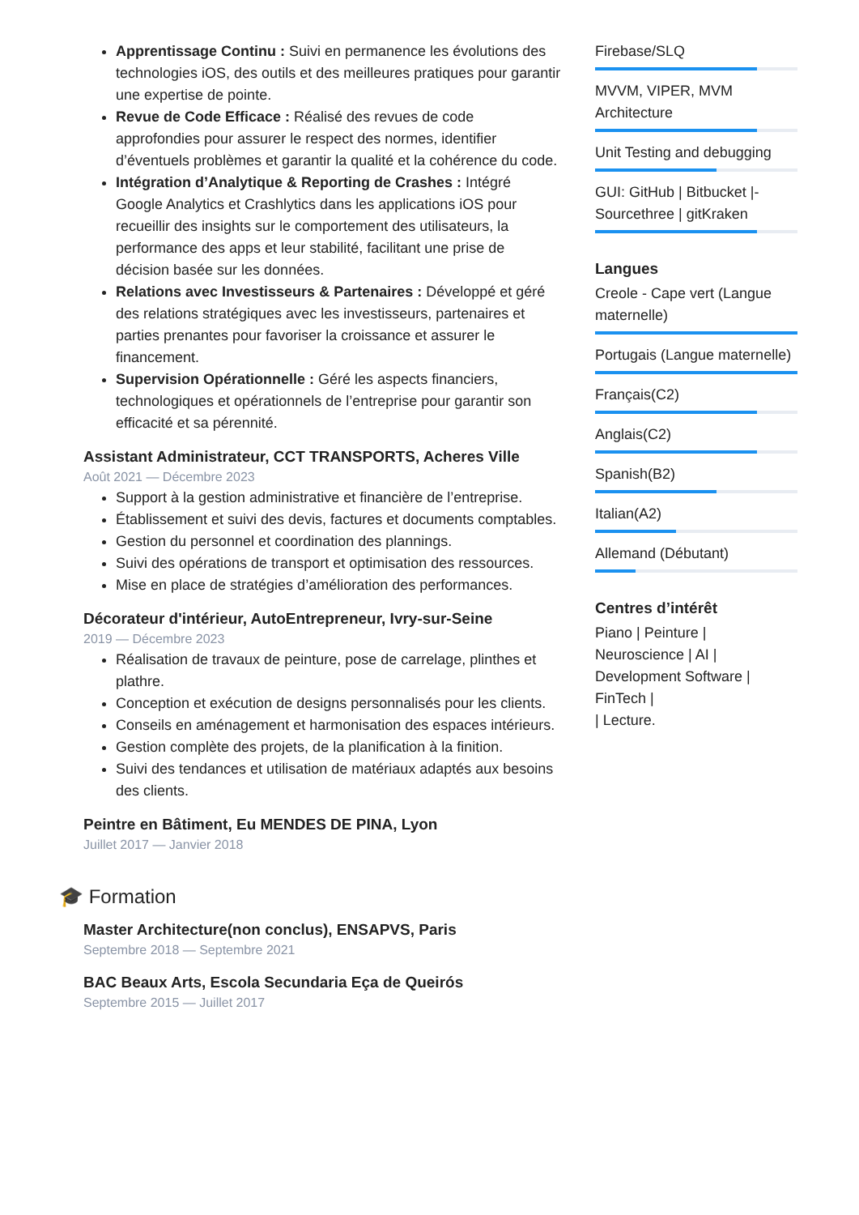Apprentissage Continu : Suivi en permanence les évolutions des technologies iOS, des outils et des meilleures pratiques pour garantir une expertise de pointe.
Revue de Code Efficace : Réalisé des revues de code approfondies pour assurer le respect des normes, identifier d’éventuels problèmes et garantir la qualité et la cohérence du code.
Intégration d’Analytique & Reporting de Crashes : Intégré Google Analytics et Crashlytics dans les applications iOS pour recueillir des insights sur le comportement des utilisateurs, la performance des apps et leur stabilité, facilitant une prise de décision basée sur les données.
Relations avec Investisseurs & Partenaires : Développé et géré des relations stratégiques avec les investisseurs, partenaires et parties prenantes pour favoriser la croissance et assurer le financement.
Supervision Opérationnelle : Géré les aspects financiers, technologiques et opérationnels de l’entreprise pour garantir son efficacité et sa pérennité.
Assistant Administrateur, CCT TRANSPORTS, Acheres Ville
Août 2021 — Décembre 2023
Support à la gestion administrative et financière de l’entreprise.
Établissement et suivi des devis, factures et documents comptables.
Gestion du personnel et coordination des plannings.
Suivi des opérations de transport et optimisation des ressources.
Mise en place de stratégies d’amélioration des performances.
Décorateur d'intérieur, AutoEntrepreneur, Ivry-sur-Seine
2019 — Décembre 2023
Réalisation de travaux de peinture, pose de carrelage, plinthes et plathre.
Conception et exécution de designs personnalisés pour les clients.
Conseils en aménagement et harmonisation des espaces intérieurs.
Gestion complète des projets, de la planification à la finition.
Suivi des tendances et utilisation de matériaux adaptés aux besoins des clients.
Peintre en Bâtiment, Eu MENDES DE PINA, Lyon
Juillet 2017 — Janvier 2018
🎓 Formation
Master Architecture(non conclus), ENSAPVS, Paris
Septembre 2018 — Septembre 2021
BAC Beaux Arts, Escola Secundaria Eça de Queirós
Septembre 2015 — Juillet 2017
Firebase/SLQ
MVVM, VIPER, MVM Architecture
Unit Testing and debugging
GUI: GitHub | Bitbucket |- Sourcethree | gitKraken
Langues
Creole - Cape vert (Langue maternelle)
Portugais (Langue maternelle)
Français(C2)
Anglais(C2)
Spanish(B2)
Italian(A2)
Allemand (Débutant)
Centres d’intérêt
Piano | Peinture | Neuroscience | AI | Development Software | FinTech |
| Lecture.